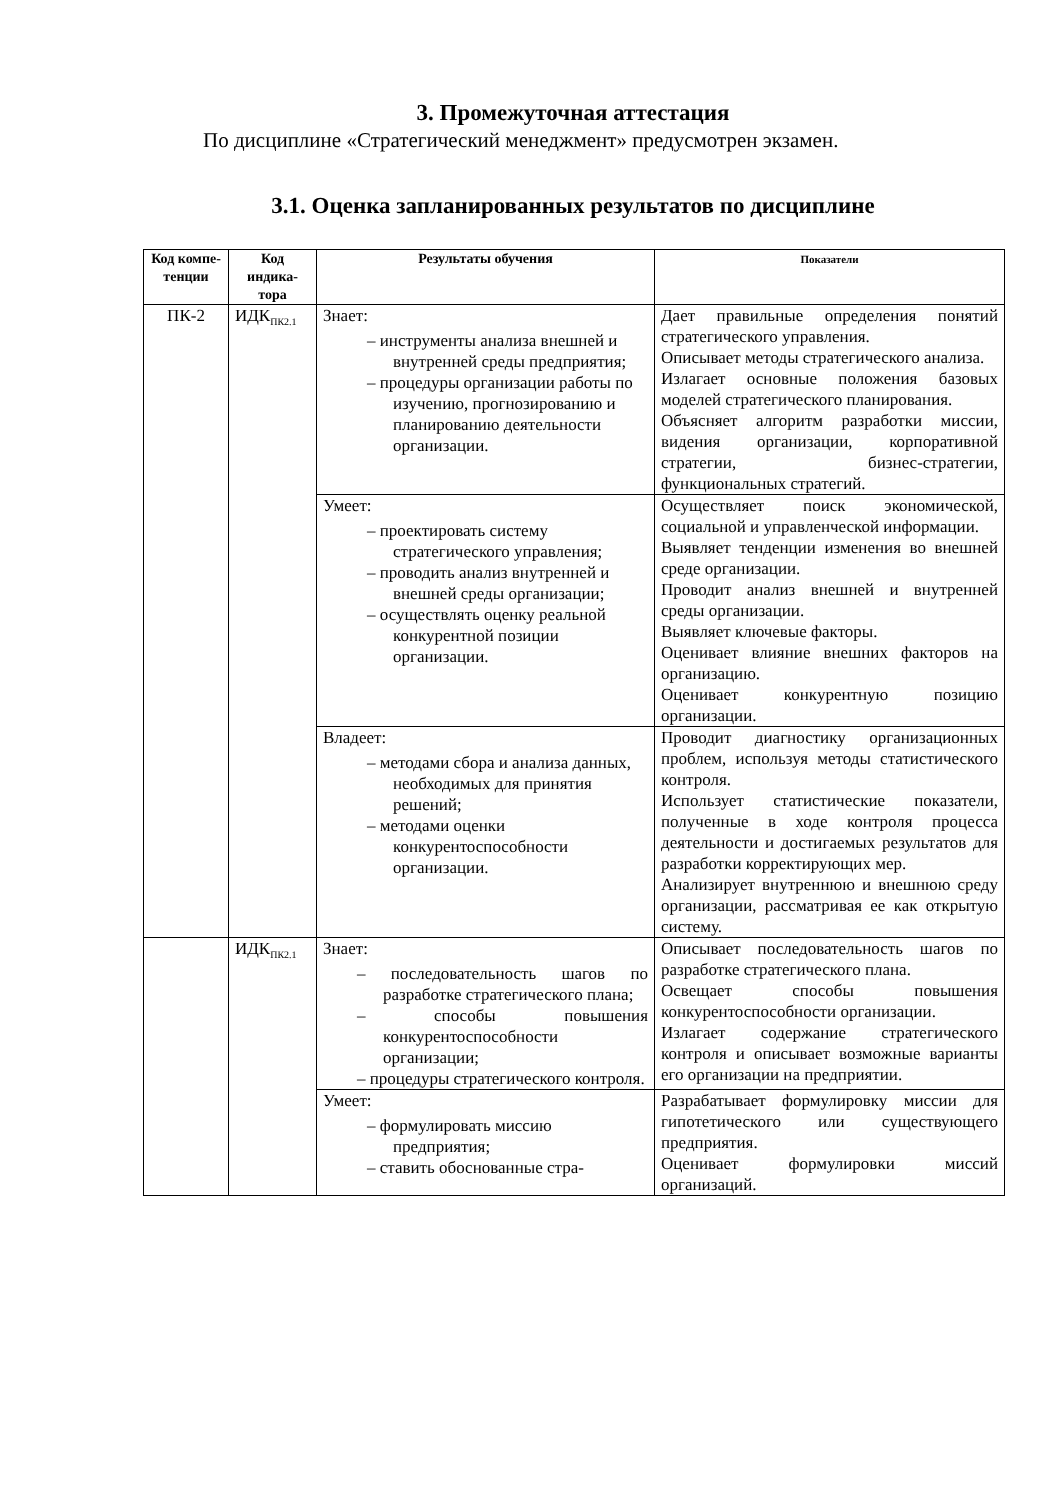3. Промежуточная аттестация
По дисциплине «Стратегический менеджмент» предусмотрен экзамен.
3.1. Оценка запланированных результатов по дисциплине
| Код компе-тенции | Код индика-тора | Результаты обучения | Показатели |
| --- | --- | --- | --- |
| ПК-2 | ИДК<sub>ПК2.1</sub> | Знает: – инструменты анализа внешней и внутренней среды предприятия; – процедуры организации работы по изучению, прогнозированию и планированию деятельности организации. | Дает правильные определения понятий стратегического управления. Описывает методы стратегического анализа. Излагает основные положения базовых моделей стратегического планирования. Объясняет алгоритм разработки миссии, видения организации, корпоративной стратегии, бизнес-стратегии, функциональных стратегий. |
| | | Умеет: – проектировать систему стратегического управления; – проводить анализ внутренней и внешней среды организации; – осуществлять оценку реальной конкурентной позиции организации. | Осуществляет поиск экономической, социальной и управленческой информации. Выявляет тенденции изменения во внешней среде организации. Проводит анализ внешней и внутренней среды организации. Выявляет ключевые факторы. Оценивает влияние внешних факторов на организацию. Оценивает конкурентную позицию организации. |
| | | Владеет: – методами сбора и анализа данных, необходимых для принятия решений; – методами оценки конкурентоспособности организации. | Проводит диагностику организационных проблем, используя методы статистического контроля. Использует статистические показатели, полученные в ходе контроля процесса деятельности и достигаемых результатов для разработки корректирующих мер. Анализирует внутреннюю и внешнюю среду организации, рассматривая ее как открытую систему. |
| | ИДК<sub>ПК2.1</sub> | Знает: – последовательность шагов по разработке стратегического плана; – способы повышения конкурентоспособности организации; – процедуры стратегического контроля. | Описывает последовательность шагов по разработке стратегического плана. Освещает способы повышения конкурентоспособности организации. Излагает содержание стратегического контроля и описывает возможные варианты его организации на предприятии. |
| | | Умеет: – формулировать миссию предприятия; – ставить обоснованные стра- | Разрабатывает формулировку миссии для гипотетического или существующего предприятия. Оценивает формулировки миссий организаций. |